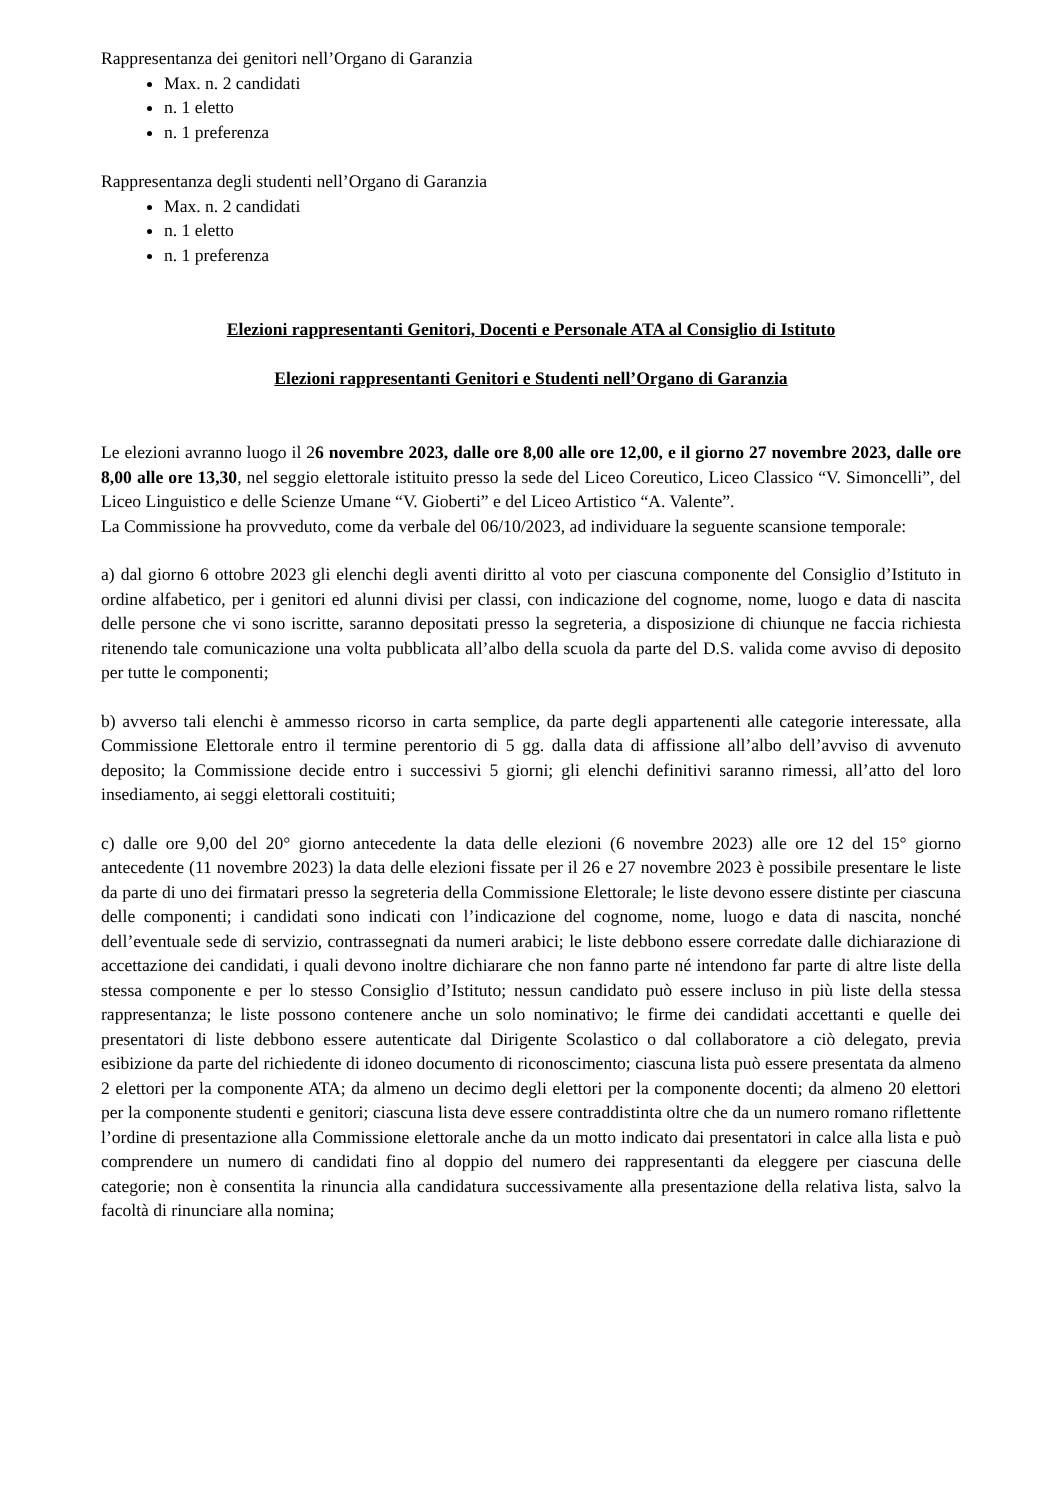Rappresentanza dei genitori nell’Organo di Garanzia
Max. n. 2 candidati
n. 1 eletto
n. 1 preferenza
Rappresentanza degli studenti nell’Organo di Garanzia
Max. n. 2 candidati
n. 1 eletto
n. 1 preferenza
Elezioni rappresentanti Genitori, Docenti e Personale ATA al Consiglio di Istituto
Elezioni rappresentanti Genitori e Studenti nell’Organo di Garanzia
Le elezioni avranno luogo il 26 novembre 2023, dalle ore 8,00 alle ore 12,00, e il giorno 27 novembre 2023, dalle ore 8,00 alle ore 13,30, nel seggio elettorale istituito presso la sede del Liceo Coreutico, Liceo Classico “V. Simoncelli”, del Liceo Linguistico e delle Scienze Umane “V. Gioberti” e del Liceo Artistico “A. Valente”.
La Commissione ha provveduto, come da verbale del 06/10/2023, ad individuare la seguente scansione temporale:
a) dal giorno 6 ottobre 2023 gli elenchi degli aventi diritto al voto per ciascuna componente del Consiglio d’Istituto in ordine alfabetico, per i genitori ed alunni divisi per classi, con indicazione del cognome, nome, luogo e data di nascita delle persone che vi sono iscritte, saranno depositati presso la segreteria, a disposizione di chiunque ne faccia richiesta ritenendo tale comunicazione una volta pubblicata all’albo della scuola da parte del D.S. valida come avviso di deposito per tutte le componenti;
b) avverso tali elenchi è ammesso ricorso in carta semplice, da parte degli appartenenti alle categorie interessate, alla Commissione Elettorale entro il termine perentorio di 5 gg. dalla data di affissione all’albo dell’avviso di avvenuto deposito; la Commissione decide entro i successivi 5 giorni; gli elenchi definitivi saranno rimessi, all’atto del loro insediamento, ai seggi elettorali costituiti;
c) dalle ore 9,00 del 20° giorno antecedente la data delle elezioni (6 novembre 2023) alle ore 12 del 15° giorno antecedente (11 novembre 2023) la data delle elezioni fissate per il 26 e 27 novembre 2023 è possibile presentare le liste da parte di uno dei firmatari presso la segreteria della Commissione Elettorale; le liste devono essere distinte per ciascuna delle componenti; i candidati sono indicati con l’indicazione del cognome, nome, luogo e data di nascita, nonché dell’eventuale sede di servizio, contrassegnati da numeri arabici; le liste debbono essere corredate dalle dichiarazione di accettazione dei candidati, i quali devono inoltre dichiarare che non fanno parte né intendono far parte di altre liste della stessa componente e per lo stesso Consiglio d’Istituto; nessun candidato può essere incluso in più liste della stessa rappresentanza; le liste possono contenere anche un solo nominativo; le firme dei candidati accettanti e quelle dei presentatori di liste debbono essere autenticate dal Dirigente Scolastico o dal collaboratore a ciò delegato, previa esibizione da parte del richiedente di idoneo documento di riconoscimento; ciascuna lista può essere presentata da almeno 2 elettori per la componente ATA; da almeno un decimo degli elettori per la componente docenti; da almeno 20 elettori per la componente studenti e genitori; ciascuna lista deve essere contraddistinta oltre che da un numero romano riflettente l’ordine di presentazione alla Commissione elettorale anche da un motto indicato dai presentatori in calce alla lista e può comprendere un numero di candidati fino al doppio del numero dei rappresentanti da eleggere per ciascuna delle categorie; non è consentita la rinuncia alla candidatura successivamente alla presentazione della relativa lista, salvo la facoltà di rinunciare alla nomina;